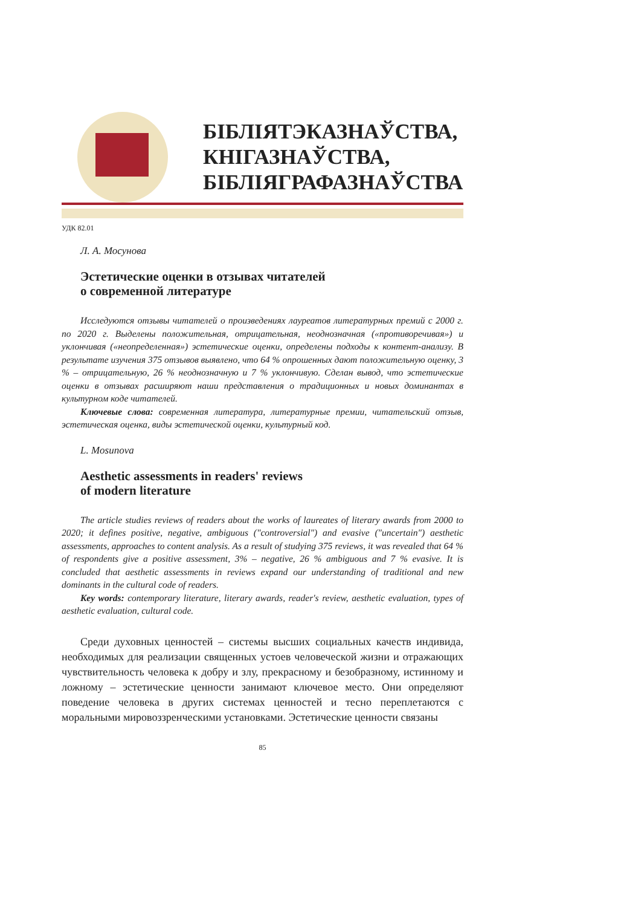БІБЛІЯТЭКАЗНАЎСТВА,
КНІГАЗНАЎСТВА,
БІБЛІЯГРАФАЗНАЎСТВА
УДК 82.01
Л. А. Мосунова
Эстетические оценки в отзывах читателей
о современной литературе
Исследуются отзывы читателей о произведениях лауреатов литературных премий с 2000 г. по 2020 г. Выделены положительная, отрицательная, неоднозначная («противоречивая») и уклончивая («неопределенная») эстетические оценки, определены подходы к контент-анализу. В результате изучения 375 отзывов выявлено, что 64 % опрошенных дают положительную оценку, 3 % – отрицательную, 26 % неоднозначную и 7 % уклончивую. Сделан вывод, что эстетические оценки в отзывах расширяют наши представления о традиционных и новых доминантах в культурном коде читателей.
Ключевые слова: современная литература, литературные премии, читательский отзыв, эстетическая оценка, виды эстетической оценки, культурный код.
L. Mosunova
Aesthetic assessments in readers' reviews
of modern literature
The article studies reviews of readers about the works of laureates of literary awards from 2000 to 2020; it defines positive, negative, ambiguous ("controversial") and evasive ("uncertain") aesthetic assessments, approaches to content analysis. As a result of studying 375 reviews, it was revealed that 64 % of respondents give a positive assessment, 3% – negative, 26 % ambiguous and 7 % evasive. It is concluded that aesthetic assessments in reviews expand our understanding of traditional and new dominants in the cultural code of readers.
Key words: contemporary literature, literary awards, reader's review, aesthetic evaluation, types of aesthetic evaluation, cultural code.
Среди духовных ценностей – системы высших социальных качеств индивида, необходимых для реализации священных устоев человеческой жизни и отражающих чувствительность человека к добру и злу, прекрасному и безобразному, истинному и ложному – эстетические ценности занимают ключевое место. Они определяют поведение человека в других системах ценностей и тесно переплетаются с моральными мировоззренческими установками. Эстетические ценности связаны
85